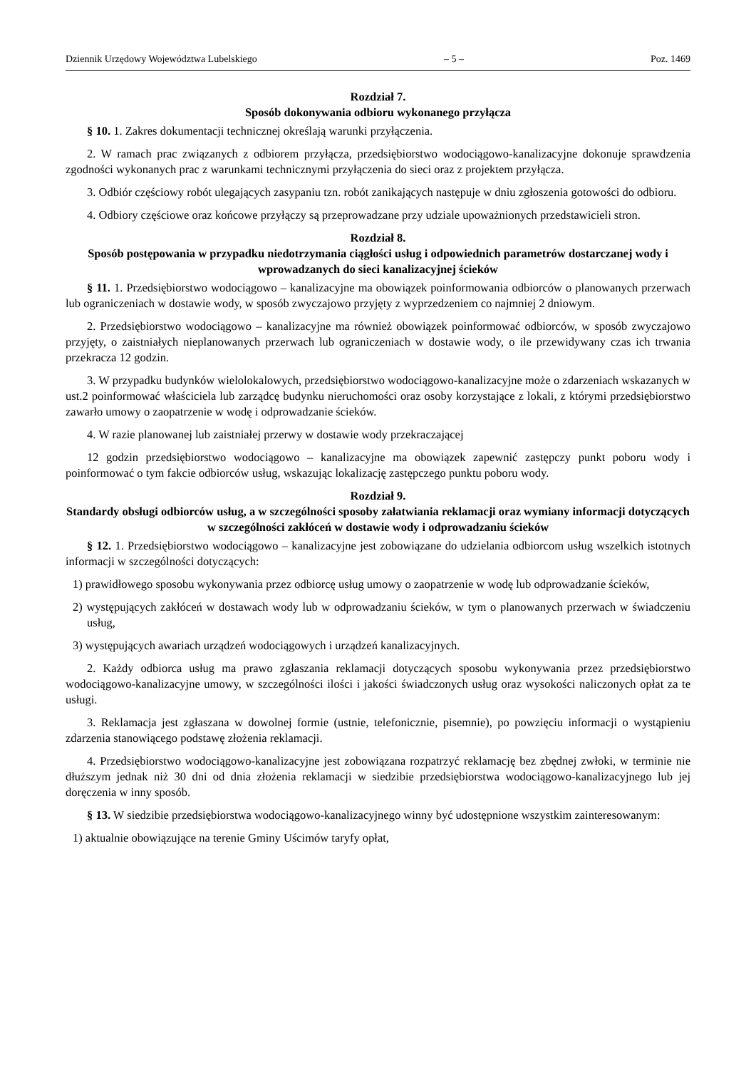Dziennik Urzędowy Województwa Lubelskiego – 5 – Poz. 1469
Rozdział 7.
Sposób dokonywania odbioru wykonanego przyłącza
§ 10. 1. Zakres dokumentacji technicznej określają warunki przyłączenia.
2. W ramach prac związanych z odbiorem przyłącza, przedsiębiorstwo wodociągowo-kanalizacyjne dokonuje sprawdzenia zgodności wykonanych prac z warunkami technicznymi przyłączenia do sieci oraz z projektem przyłącza.
3. Odbiór częściowy robót ulegających zasypaniu tzn. robót zanikających następuje w dniu zgłoszenia gotowości do odbioru.
4. Odbiory częściowe oraz końcowe przyłączy są przeprowadzane przy udziale upoważnionych przedstawicieli stron.
Rozdział 8.
Sposób postępowania w przypadku niedotrzymania ciągłości usług i odpowiednich parametrów dostarczanej wody i wprowadzanych do sieci kanalizacyjnej ścieków
§ 11. 1. Przedsiębiorstwo wodociągowo – kanalizacyjne ma obowiązek poinformowania odbiorców o planowanych przerwach lub ograniczeniach w dostawie wody, w sposób zwyczajowo przyjęty z wyprzedzeniem co najmniej 2 dniowym.
2. Przedsiębiorstwo wodociągowo – kanalizacyjne ma również obowiązek poinformować odbiorców, w sposób zwyczajowo przyjęty, o zaistniałych nieplanowanych przerwach lub ograniczeniach w dostawie wody, o ile przewidywany czas ich trwania przekracza 12 godzin.
3. W przypadku budynków wielolokalowych, przedsiębiorstwo wodociągowo-kanalizacyjne może o zdarzeniach wskazanych w ust.2 poinformować właściciela lub zarządcę budynku nieruchomości oraz osoby korzystające z lokali, z którymi przedsiębiorstwo zawarło umowy o zaopatrzenie w wodę i odprowadzanie ścieków.
4. W razie planowanej lub zaistniałej przerwy w dostawie wody przekraczającej
12 godzin przedsiębiorstwo wodociągowo – kanalizacyjne ma obowiązek zapewnić zastępczy punkt poboru wody i poinformować o tym fakcie odbiorców usług, wskazując lokalizację zastępczego punktu poboru wody.
Rozdział 9.
Standardy obsługi odbiorców usług, a w szczególności sposoby załatwiania reklamacji oraz wymiany informacji dotyczących w szczególności zakłóceń w dostawie wody i odprowadzaniu ścieków
§ 12. 1. Przedsiębiorstwo wodociągowo – kanalizacyjne jest zobowiązane do udzielania odbiorcom usług wszelkich istotnych informacji w szczególności dotyczących:
1) prawidłowego sposobu wykonywania przez odbiorcę usług umowy o zaopatrzenie w wodę lub odprowadzanie ścieków,
2) występujących zakłóceń w dostawach wody lub w odprowadzaniu ścieków, w tym o planowanych przerwach w świadczeniu usług,
3) występujących awariach urządzeń wodociągowych i urządzeń kanalizacyjnych.
2. Każdy odbiorca usług ma prawo zgłaszania reklamacji dotyczących sposobu wykonywania przez przedsiębiorstwo wodociągowo-kanalizacyjne umowy, w szczególności ilości i jakości świadczonych usług oraz wysokości naliczonych opłat za te usługi.
3. Reklamacja jest zgłaszana w dowolnej formie (ustnie, telefonicznie, pisemnie), po powzięciu informacji o wystąpieniu zdarzenia stanowiącego podstawę złożenia reklamacji.
4. Przedsiębiorstwo wodociągowo-kanalizacyjne jest zobowiązana rozpatrzyć reklamację bez zbędnej zwłoki, w terminie nie dłuższym jednak niż 30 dni od dnia złożenia reklamacji w siedzibie przedsiębiorstwa wodociągowo-kanalizacyjnego lub jej doręczenia w inny sposób.
§ 13. W siedzibie przedsiębiorstwa wodociągowo-kanalizacyjnego winny być udostępnione wszystkim zainteresowanym:
1) aktualnie obowiązujące na terenie Gminy Uścimów taryfy opłat,